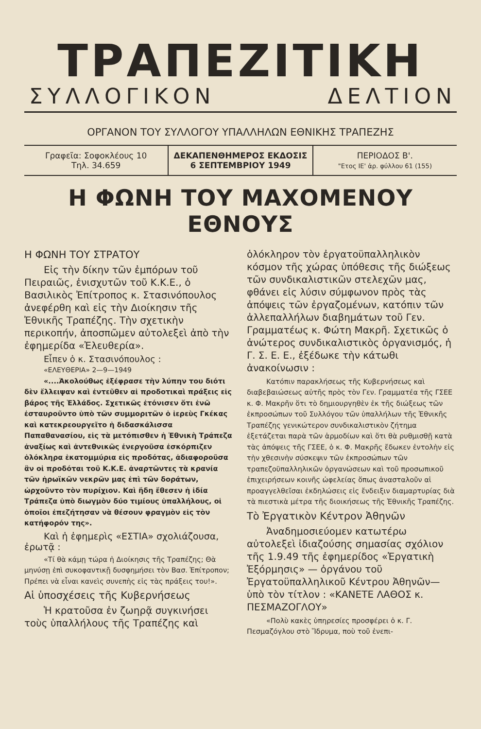ΤΡΑΠΕΖΙΤΙΚΗ
ΣΥΛΛΟΓΙΚΟΝ ΔΕΛΤΙΟΝ
ΟΡΓΑΝΟΝ ΤΟΥ ΣΥΛΛΟΓΟΥ ΥΠΑΛΛΗΛΩΝ ΕΘΝΙΚΗΣ ΤΡΑΠΕΖΗΣ
Γραφεῖα: Σοφοκλέους 10
Τηλ. 34.659
ΔΕΚΑΠΕΝΘΗΜΕΡΟΣ ΕΚΔΟΣΙΣ
6 ΣΕΠΤΕΜΒΡΙΟΥ 1949
ΠΕΡΙΟΔΟΣ Β'.
"Ετος ΙΕ' ἀρ. φύλλου 61 (155)
Η ΦΩΝΗ ΤΟΥ ΜΑΧΟΜΕΝΟΥ ΕΘΝΟΥΣ
Η ΦΩΝΗ ΤΟΥ ΣΤΡΑΤΟΥ
Εἰς τὴν δίκην τῶν ἐμπόρων τοῦ Πειραιῶς, ἐνισχυτῶν τοῦ Κ.Κ.Ε., ὁ Βασιλικὸς Ἐπίτροπος κ. Στασινόπουλος ἀνεφέρθη καὶ εἰς τὴν Διοίκησιν τῆς Ἐθνικῆς Τραπέζης. Τὴν σχετικὴν περικοπήν, ἀποσπῶμεν αὐτολεξεὶ ἀπὸ τὴν ἐφημερίδα «Ἐλευθερία».
Εἶπεν ὁ κ. Στασινόπουλος :
«ΕΛΕΥΘΕΡΙΑ» 2—9—1949
«....Ἀκολούθως ἐξέφρασε τὴν λύπην του διότι δὲν ἔλλειψαν καὶ ἐντεῦθεν αἱ προδοτικαὶ πράξεις εἰς βάρος τῆς Ἑλλάδος. Σχετικῶς ἐτόνισεν ὅτι ἐνῶ ἐσταυροῦντο ὑπὸ τῶν συμμοριτῶν ὁ ἱερεὺς Γκέκας καὶ κατεκρεουργεῖτο ἡ διδασκάλισσα Παπαθανασίου, εἰς τὰ μετόπισθεν ἡ Ἐθνικὴ Τράπεζα ἀναξίως καὶ ἀντεθνικῶς ἐνεργοῦσα ἐσκόρπιζεν ὁλόκληρα ἑκατομμύρια εἰς προδότας, ἀδιαφοροῦσα ἂν οἱ προδόται τοῦ Κ.Κ.Ε. ἀναρτῶντες τὰ κρανία τῶν ἡρωϊκῶν νεκρῶν μας ἐπὶ τῶν δοράτων, ὠρχοῦντο τὸν πυρίχιον. Καὶ ἤδη ἔθεσεν ἡ ἰδία Τράπεζα ὑπὸ διωγμὸν δύο τιμίους ὑπαλλήλους, οἱ ὁποῖοι ἐπεζήτησαν νὰ θέσουν φραγμὸν εἰς τὸν κατήφορόν της».
Καὶ ἡ ἐφημερὶς «ΕΣΤΙΑ» σχολιάζουσα, ἐρωτᾷ :
«Τί θὰ κάμῃ τώρα ἡ Διοίκησις τῆς Τραπέζης; Θὰ μηνύσῃ ἐπὶ συκοφαντικῇ δυσφημήσει τὸν Βασ. Ἐπίτροπον; Πρέπει νὰ εἶναι κανεὶς συνεπὴς εἰς τὰς πράξεις του!».
Αἱ ὑποσχέσεις τῆς Κυβερνήσεως
Ἡ κρατοῦσα ἐν ζωηρᾷ συγκινήσει τοὺς ὑπαλλήλους τῆς Τραπέζης καὶ
ὁλόκληρον τὸν ἐργατοϋπαλληλικὸν κόσμον τῆς χώρας ὑπόθεσις τῆς διώξεως τῶν συνδικαλιστικῶν στελεχῶν μας, φθάνει εἰς λύσιν σύμφωνον πρὸς τὰς ἀπόψεις τῶν ἐργαζομένων, κατόπιν τῶν ἀλλεπαλλήλων διαβημάτων τοῦ Γεν. Γραμματέως κ. Φώτη Μακρῆ. Σχετικῶς ὁ ἀνώτερος συνδικαλιστικὸς ὀργανισμός, ἡ Γ. Σ. Ε. Ε., ἐξέδωκε τὴν κάτωθι ἀνακοίνωσιν :
Κατόπιν παρακλήσεως τῆς Κυβερνήσεως καὶ διαβεβαιώσεως αὐτῆς πρὸς τὸν Γεν. Γραμματέα τῆς ΓΣΕΕ κ. Φ. Μακρῆν ὅτι τὸ δημιουργηθὲν ἐκ τῆς διώξεως τῶν ἐκπροσώπων τοῦ Συλλόγου τῶν ὑπαλλήλων τῆς Ἐθνικῆς Τραπέζης γενικώτερον συνδικαλιστικὸν ζήτημα ἐξετάζεται παρὰ τῶν ἁρμοδίων καὶ ὅτι θὰ ρυθμισθῇ κατὰ τὰς ἀπόψεις τῆς ΓΣΕΕ, ὁ κ. Φ. Μακρῆς ἔδωκεν ἐντολὴν εἰς τὴν χθεσινὴν σύσκεψιν τῶν ἐκπροσώπων τῶν τραπεζοϋπαλληλικῶν ὀργανώσεων καὶ τοῦ προσωπικοῦ ἐπιχειρήσεων κοινῆς ὠφελείας ὅπως ἀνασταλοῦν αἱ προαγγελθεῖσαι ἐκδηλώσεις εἰς ἔνδειξιν διαμαρτυρίας διὰ τὰ πιεστικὰ μέτρα τῆς διοικήσεως τῆς Ἐθνικῆς Τραπέζης.
Τὸ Ἐργατικὸν Κέντρον Ἀθηνῶν
Ἀναδημοσιεύομεν κατωτέρω αὐτολεξεὶ ἰδιαζούσης σημασίας σχόλιον τῆς 1.9.49 τῆς ἐφημερίδος «Ἐργατικὴ Ἐξόρμησις» — ὀργάνου τοῦ Ἐργατοϋπαλληλικοῦ Κέντρου Ἀθηνῶν— ὑπὸ τὸν τίτλον : «ΚΑΝΕΤΕ ΛΑΘΟΣ κ. ΠΕΣΜΑΖΟΓΛΟΥ»
«Πολὺ κακὲς ὑπηρεσίες προσφέρει ὁ κ. Γ. Πεσμαζόγλου στὸ Ἵδρυμα, ποὺ τοῦ ἐνεπι-